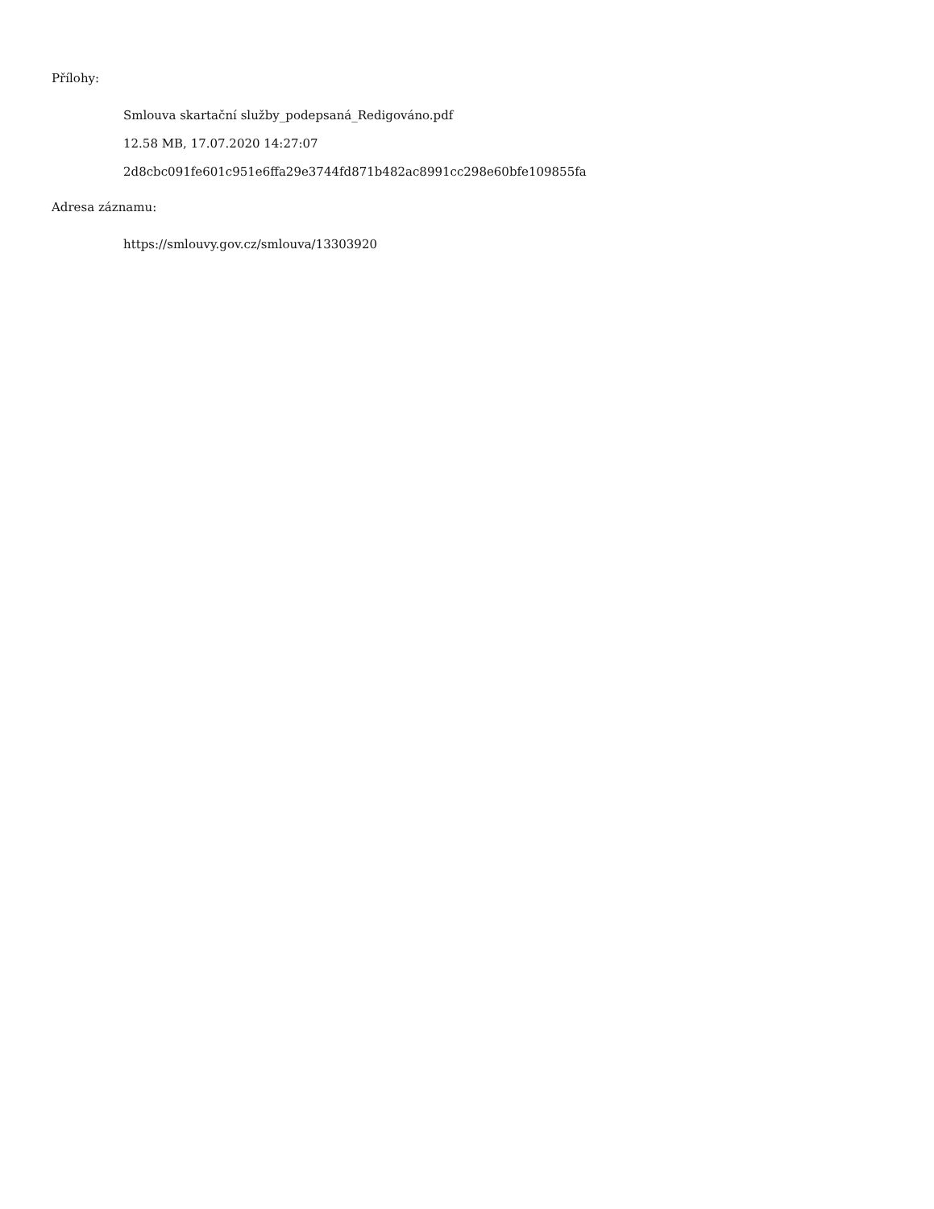Přílohy:
Smlouva skartační služby_podepsaná_Redigováno.pdf
12.58 MB, 17.07.2020 14:27:07
2d8cbc091fe601c951e6ffa29e3744fd871b482ac8991cc298e60bfe109855fa
Adresa záznamu:
https://smlouvy.gov.cz/smlouva/13303920